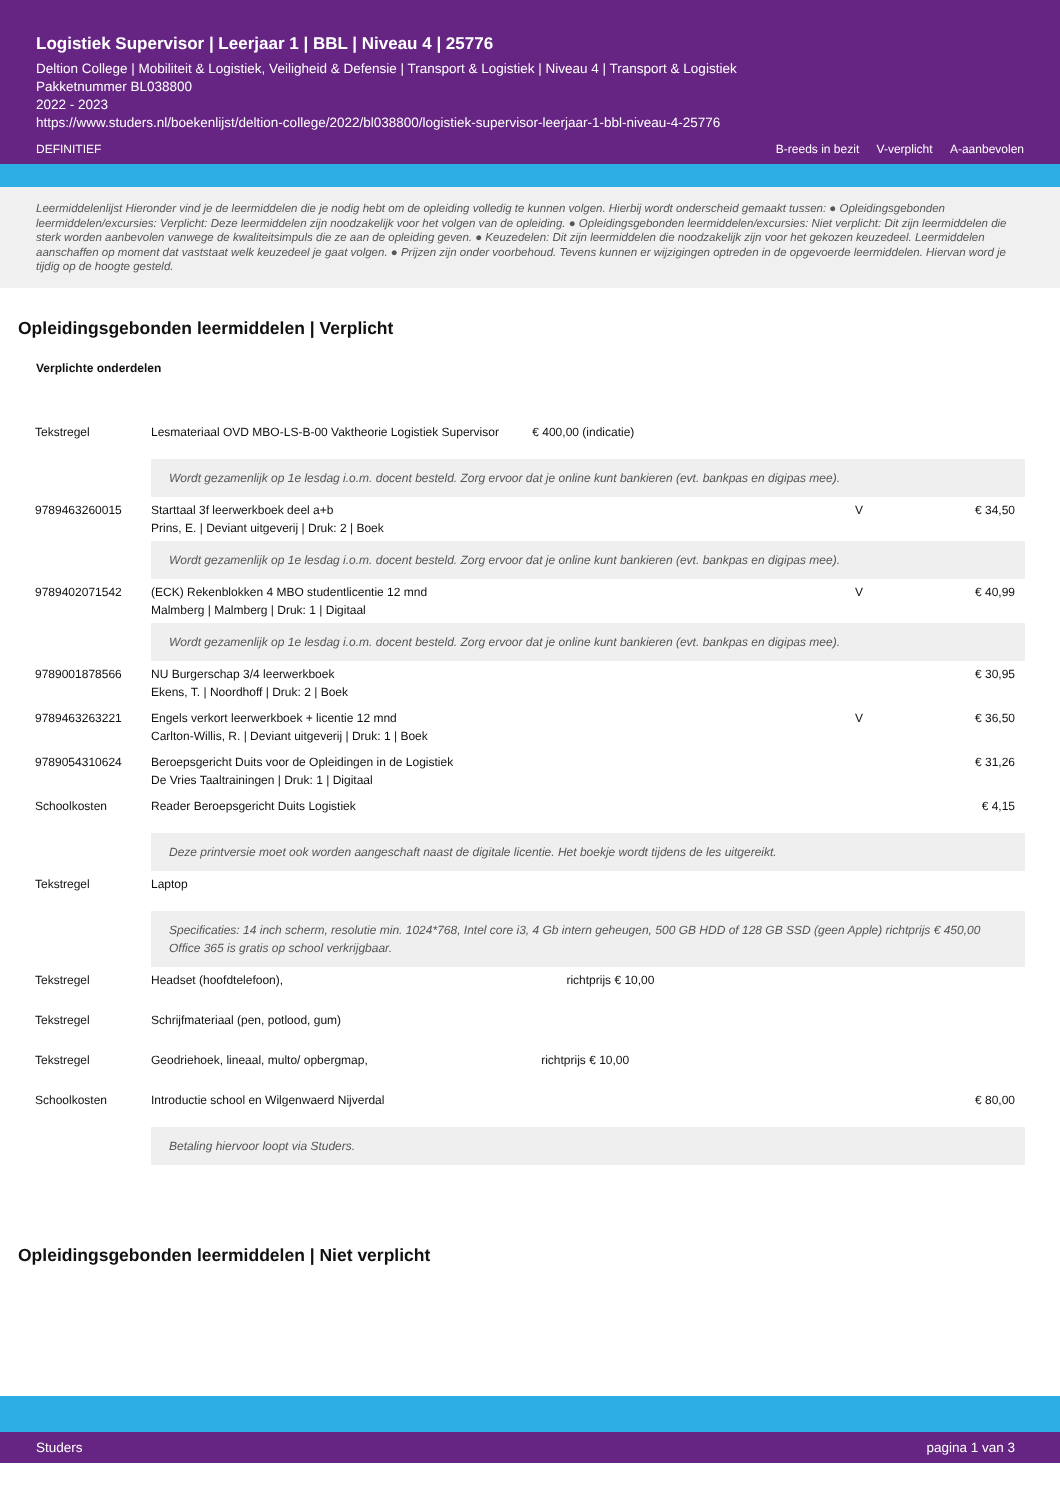Logistiek Supervisor | Leerjaar 1 | BBL | Niveau 4 | 25776
Deltion College | Mobiliteit & Logistiek, Veiligheid & Defensie | Transport & Logistiek | Niveau 4 | Transport & Logistiek
Pakketnummer BL038800
2022 - 2023
https://www.studers.nl/boekenlijst/deltion-college/2022/bl038800/logistiek-supervisor-leerjaar-1-bbl-niveau-4-25776
DEFINITIEF B-reeds in bezit V-verplicht A-aanbevolen
Leermiddelenlijst Hieronder vind je de leermiddelen die je nodig hebt om de opleiding volledig te kunnen volgen. Hierbij wordt onderscheid gemaakt tussen: ● Opleidingsgebonden leermiddelen/excursies: Verplicht: Deze leermiddelen zijn noodzakelijk voor het volgen van de opleiding. ● Opleidingsgebonden leermiddelen/excursies: Niet verplicht: Dit zijn leermiddelen die sterk worden aanbevolen vanwege de kwaliteitsimpuls die ze aan de opleiding geven. ● Keuzedelen: Dit zijn leermiddelen die noodzakelijk zijn voor het gekozen keuzedeel. Leermiddelen aanschaffen op moment dat vaststaat welk keuzedeel je gaat volgen. ● Prijzen zijn onder voorbehoud. Tevens kunnen er wijzigingen optreden in de opgevoerde leermiddelen. Hiervan word je tijdig op de hoogte gesteld.
Opleidingsgebonden leermiddelen | Verplicht
Verplichte onderdelen
| Tekstregel | Lesmateriaal OVD MBO-LS-B-00 Vaktheorie Logistiek Supervisor € 400,00 (indicatie) | | |
| | Wordt gezamenlijk op 1e lesdag i.o.m. docent besteld. Zorg ervoor dat je online kunt bankieren (evt. bankpas en digipas mee). | | |
| 9789463260015 | Starttaal 3f leerwerkboek deel a+b Prins, E. / Deviant uitgeverij / Druk: 2 / Boek | V | € 34,50 |
| | Wordt gezamenlijk op 1e lesdag i.o.m. docent besteld. Zorg ervoor dat je online kunt bankieren (evt. bankpas en digipas mee). | | |
| 9789402071542 | (ECK) Rekenblokken 4 MBO studentlicentie 12 mnd Malmberg / Malmberg / Druk: 1 / Digitaal | V | € 40,99 |
| | Wordt gezamenlijk op 1e lesdag i.o.m. docent besteld. Zorg ervoor dat je online kunt bankieren (evt. bankpas en digipas mee). | | |
| 9789001878566 | NU Burgerschap 3/4 leerwerkboek Ekens, T. / Noordhoff / Druk: 2 / Boek | | € 30,95 |
| 9789463263221 | Engels verkort leerwerkboek + licentie 12 mnd Carlton-Willis, R. / Deviant uitgeverij / Druk: 1 / Boek | V | € 36,50 |
| 9789054310624 | Beroepsgericht Duits voor de Opleidingen in de Logistiek De Vries Taaltrainingen / Druk: 1 / Digitaal | | € 31,26 |
| Schoolkosten | Reader Beroepsgericht Duits Logistiek | | € 4,15 |
| | Deze printversie moet ook worden aangeschaft naast de digitale licentie. Het boekje wordt tijdens de les uitgereikt. | | |
| Tekstregel | Laptop | | |
| | Specificaties: 14 inch scherm, resolutie min. 1024*768, Intel core i3, 4 Gb intern geheugen, 500 GB HDD of 128 GB SSD (geen Apple) richtprijs € 450,00 Office 365 is gratis op school verkrijgbaar. | | |
| Tekstregel | Headset (hoofdtelefoon), richtprijs € 10,00 | | |
| Tekstregel | Schrijfmateriaal (pen, potlood, gum) | | |
| Tekstregel | Geodriehoek, lineaal, multo/ opbergmap, richtprijs € 10,00 | | |
| Schoolkosten | Introductie school en Wilgenwaerd Nijverdal | | € 80,00 |
| | Betaling hiervoor loopt via Studers. | | |
Opleidingsgebonden leermiddelen | Niet verplicht
Studers pagina 1 van 3